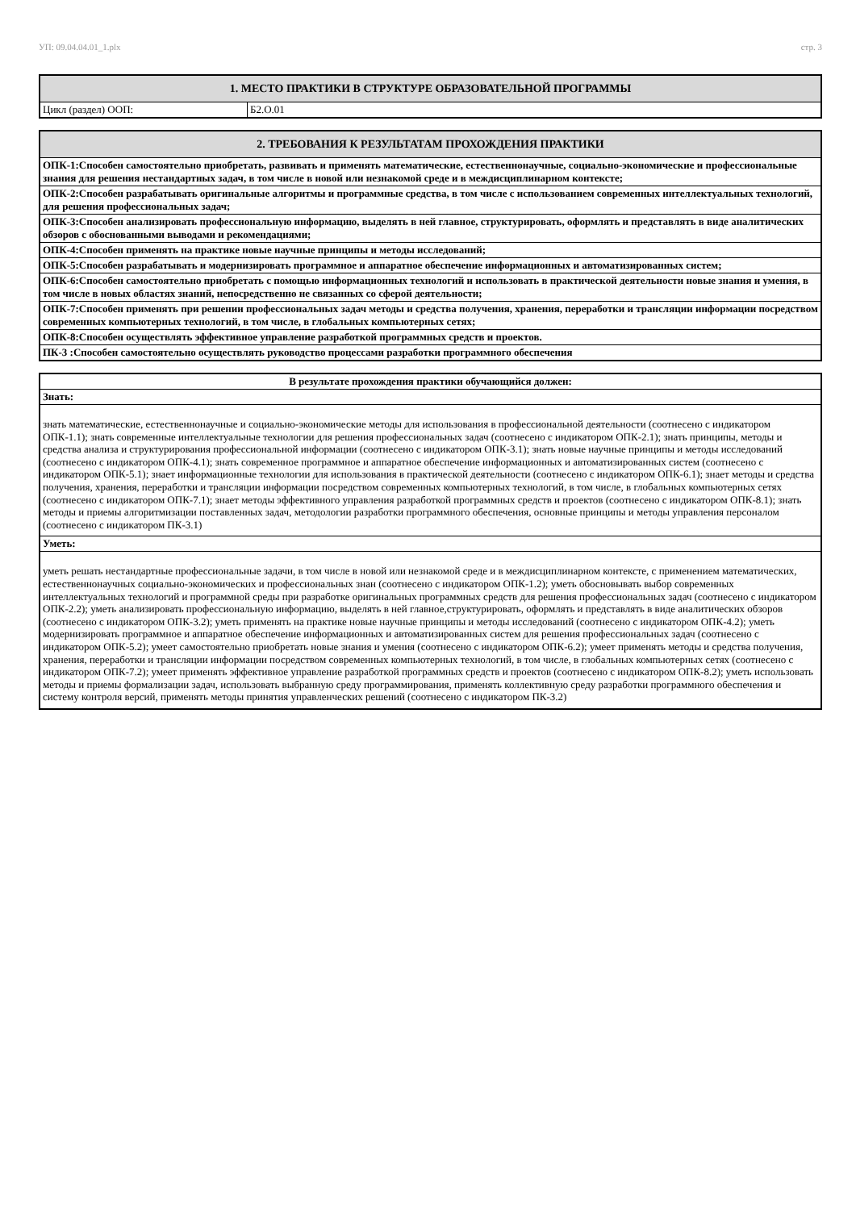УП: 09.04.04.01_1.plx стр. 3
| 1. МЕСТО ПРАКТИКИ В СТРУКТУРЕ ОБРАЗОВАТЕЛЬНОЙ ПРОГРАММЫ | |
| --- | --- |
| Цикл (раздел) ООП: | Б2.О.01 |
| 2. ТРЕБОВАНИЯ К РЕЗУЛЬТАТАМ ПРОХОЖДЕНИЯ ПРАКТИКИ |
| --- |
| ОПК-1:Способен самостоятельно приобретать, развивать и применять математические, естественнонаучные, социально-экономические и профессиональные знания для решения нестандартных задач, в том числе в новой или незнакомой среде и в междисциплинарном контексте; |
| ОПК-2:Способен разрабатывать оригинальные алгоритмы и программные средства, в том числе с использованием современных интеллектуальных технологий, для решения профессиональных задач; |
| ОПК-3:Способен анализировать профессиональную информацию, выделять в ней главное, структурировать, оформлять и представлять в виде аналитических обзоров с обоснованными выводами и рекомендациями; |
| ОПК-4:Способен применять на практике новые научные принципы и методы исследований; |
| ОПК-5:Способен разрабатывать и модернизировать программное и аппаратное обеспечение информационных и автоматизированных систем; |
| ОПК-6:Способен самостоятельно приобретать с помощью информационных технологий и использовать в практической деятельности новые знания и умения, в том числе в новых областях знаний, непосредственно не связанных со сферой деятельности; |
| ОПК-7:Способен применять при решении профессиональных задач методы и средства получения, хранения, переработки и трансляции информации посредством современных компьютерных технологий, в том числе, в глобальных компьютерных сетях; |
| ОПК-8:Способен осуществлять эффективное управление разработкой программных средств и проектов. |
| ПК-3 :Способен самостоятельно осуществлять руководство процессами разработки программного обеспечения |
| В результате прохождения практики обучающийся должен: |
| --- |
| Знать: |
| знать математические, естественнонаучные и социально-экономические методы для использования в профессиональной деятельности (соотнесено с индикатором ОПК-1.1); знать современные интеллектуальные технологии для решения профессиональных задач (соотнесено с индикатором ОПК-2.1); знать принципы, методы и средства анализа и структурирования профессиональной информации (соотнесено с индикатором ОПК-3.1); знать новые научные принципы и методы исследований (соотнесено с индикатором ОПК-4.1); знать современное программное и аппаратное обеспечение информационных и автоматизированных систем (соотнесено с индикатором ОПК-5.1); знает информационные технологии для использования в практической деятельности (соотнесено с индикатором ОПК-6.1); знает методы и средства получения, хранения, переработки и трансляции информации посредством современных компьютерных технологий, в том числе, в глобальных компьютерных сетях (соотнесено с индикатором ОПК-7.1); знает методы эффективного управления разработкой программных средств и проектов (соотнесено с индикатором ОПК-8.1); знать методы и приемы алгоритмизации поставленных задач, методологии разработки программного обеспечения, основные принципы и методы управления персоналом (соотнесено с индикатором ПК-3.1) |
| Уметь: |
| уметь решать нестандартные профессиональные задачи, в том числе в новой или незнакомой среде и в междисциплинарном контексте, с применением математических, естественнонаучных социально-экономических и профессиональных знан (соотнесено с индикатором ОПК-1.2); уметь обосновывать выбор современных интеллектуальных технологий и программной среды при разработке оригинальных программных средств для решения профессиональных задач (соотнесено с индикатором ОПК-2.2); уметь анализировать профессиональную информацию, выделять в ней главное,структурировать, оформлять и представлять в виде аналитических обзоров (соотнесено с индикатором ОПК-3.2); уметь применять на практике новые научные принципы и методы исследований (соотнесено с индикатором ОПК-4.2); уметь модернизировать программное и аппаратное обеспечение информационных и автоматизированных систем для решения профессиональных задач (соотнесено с индикатором ОПК-5.2); умеет самостоятельно приобретать новые знания и умения (соотнесено с индикатором ОПК-6.2); умеет применять методы и средства получения, хранения, переработки и трансляции информации посредством современных компьютерных технологий, в том числе, в глобальных компьютерных сетях (соотнесено с индикатором ОПК-7.2); умеет применять эффективное управление разработкой программных средств и проектов (соотнесено с индикатором ОПК-8.2); уметь использовать методы и приемы формализации задач, использовать выбранную среду программирования, применять коллективную среду разработки программного обеспечения и систему контроля версий, применять методы принятия управленческих решений (соотнесено с индикатором ПК-3.2) |